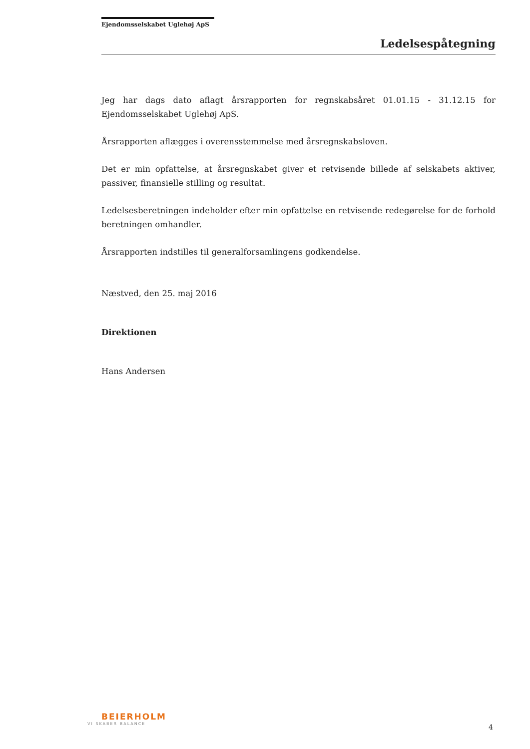Ejendomsselskabet Uglehøj ApS
Ledelsespåtegning
Jeg har dags dato aflagt årsrapporten for regnskabsåret 01.01.15 - 31.12.15 for Ejendomsselskabet Uglehøj ApS.
Årsrapporten aflægges i overensstemmelse med årsregnskabsloven.
Det er min opfattelse, at årsregnskabet giver et retvisende billede af selskabets aktiver, passiver, finansielle stilling og resultat.
Ledelsesberetningen indeholder efter min opfattelse en retvisende redegørelse for de forhold beretningen omhandler.
Årsrapporten indstilles til generalforsamlingens godkendelse.
Næstved, den 25. maj 2016
Direktionen
Hans Andersen
BEIERHOLM
VI SKABER BALANCE
4